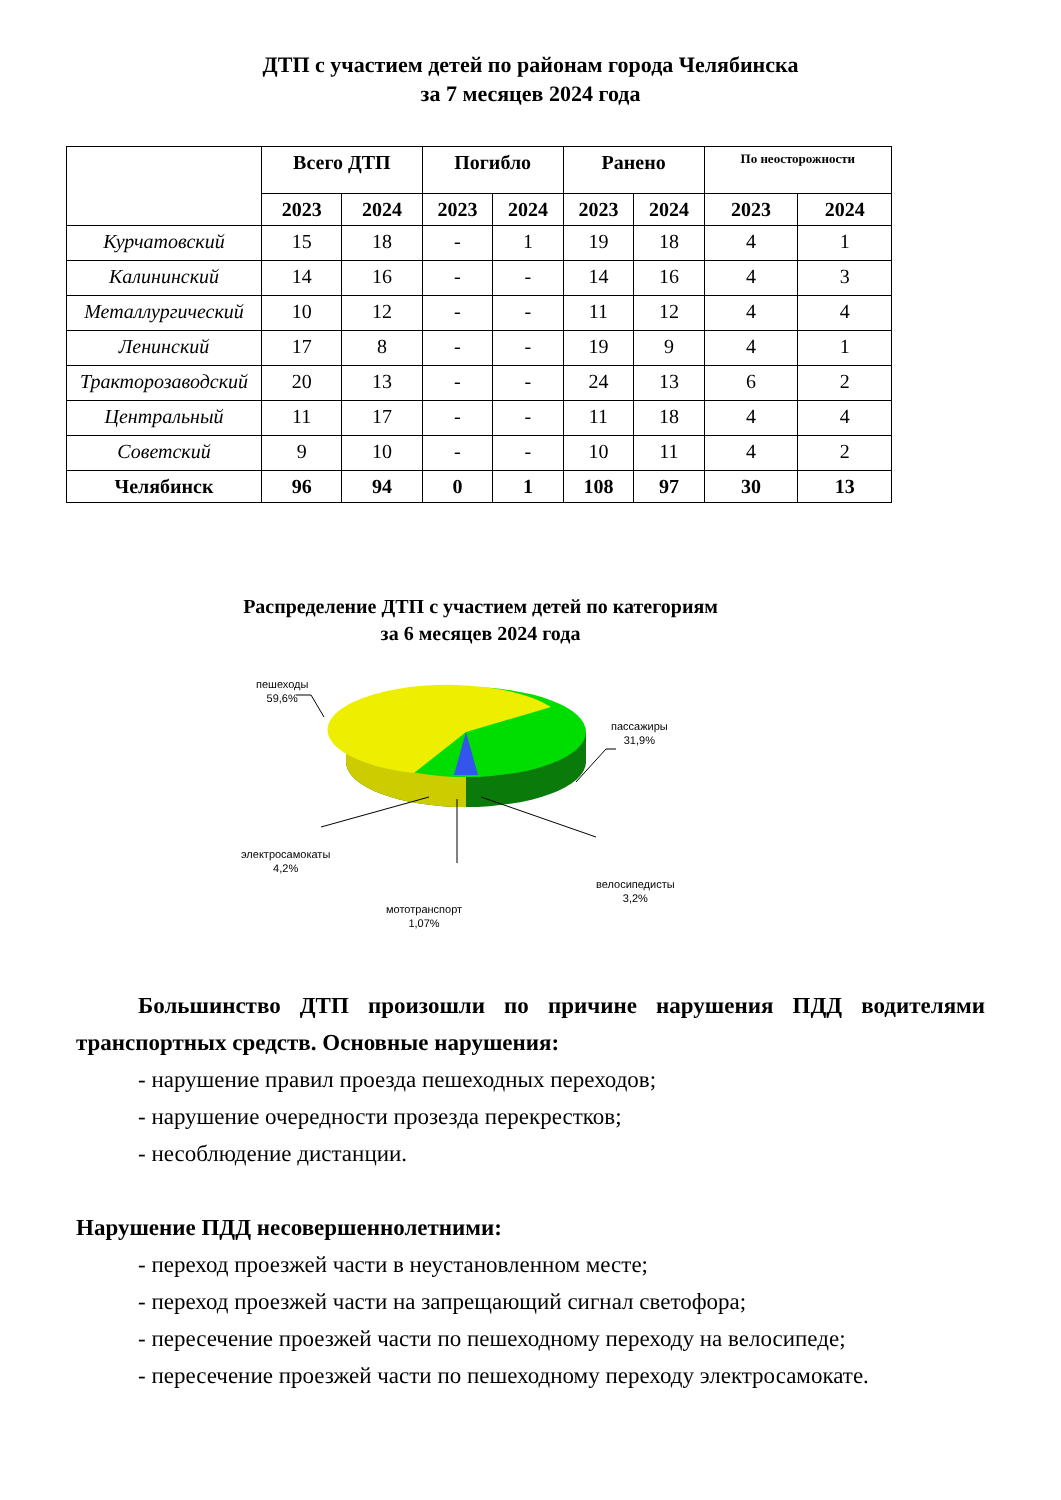ДТП с участием детей по районам города Челябинска
за 7 месяцев 2024 года
| | Всего ДТП | | Погибло | | Ранено | | По неосторожности | |
| --- | --- | --- | --- | --- | --- | --- | --- | --- |
| | 2023 | 2024 | 2023 | 2024 | 2023 | 2024 | 2023 | 2024 |
| Курчатовский | 15 | 18 | - | 1 | 19 | 18 | 4 | 1 |
| Калининский | 14 | 16 | - | - | 14 | 16 | 4 | 3 |
| Металлургический | 10 | 12 | - | - | 11 | 12 | 4 | 4 |
| Ленинский | 17 | 8 | - | - | 19 | 9 | 4 | 1 |
| Тракторозаводский | 20 | 13 | - | - | 24 | 13 | 6 | 2 |
| Центральный | 11 | 17 | - | - | 11 | 18 | 4 | 4 |
| Советский | 9 | 10 | - | - | 10 | 11 | 4 | 2 |
| Челябинск | 96 | 94 | 0 | 1 | 108 | 97 | 30 | 13 |
Распределение ДТП с участием детей по категориям
за 6 месяцев 2024 года
пешеходы
59,6%
пассажиры
31,9%
электросамокаты
4,2%
велосипедисты
3,2%
мототранспорт
1,07%
Большинство ДТП произошли по причине нарушения ПДД водителями транспортных средств. Основные нарушения:
- нарушение правил проезда пешеходных переходов;
- нарушение очередности прозезда перекрестков;
- несоблюдение дистанции.
Нарушение ПДД несовершеннолетними:
- переход проезжей части в неустановленном месте;
- переход проезжей части на запрещающий сигнал светофора;
- пересечение проезжей части по пешеходному переходу на велосипеде;
- пересечение проезжей части по пешеходному переходу электросамокате.